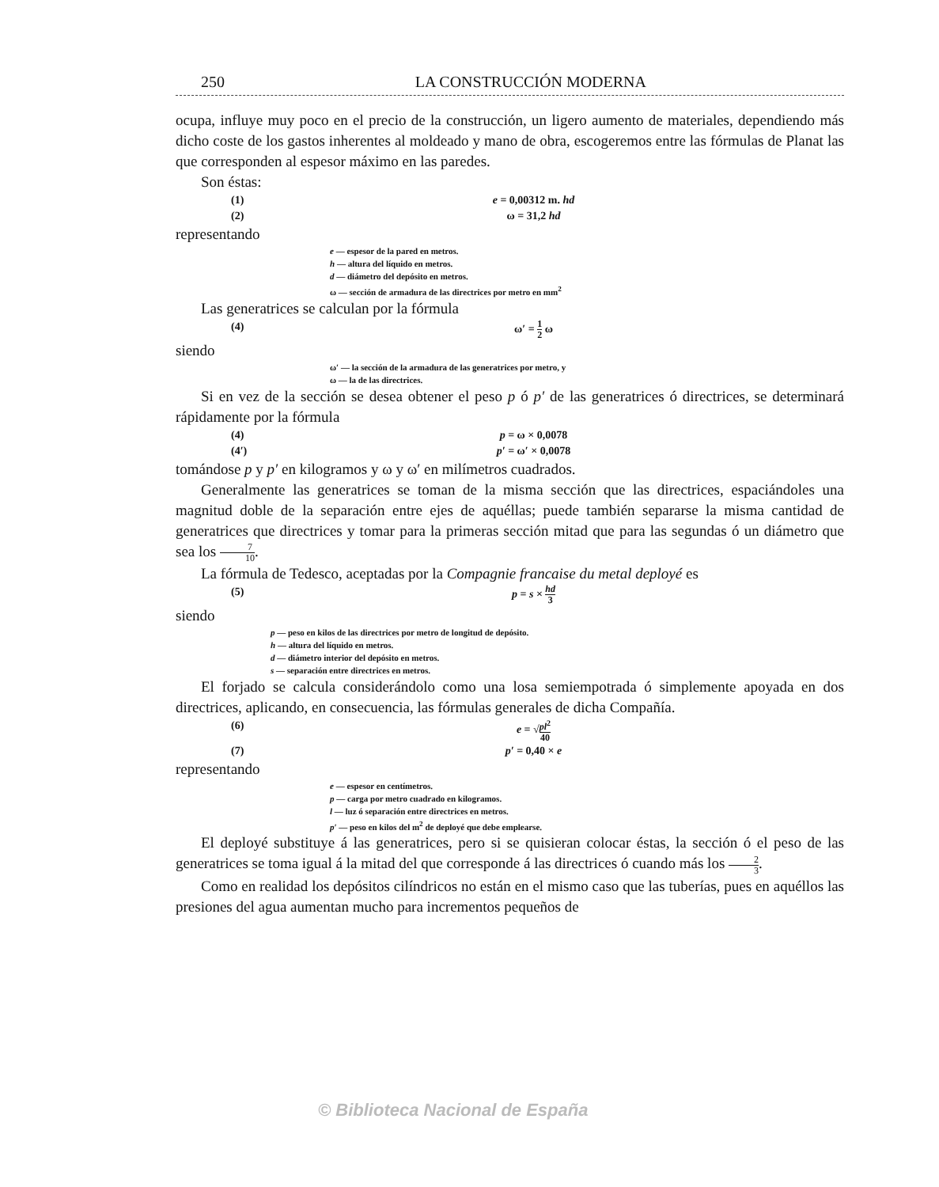250 LA CONSTRUCCIÓN MODERNA
ocupa, influye muy poco en el precio de la construcción, un ligero aumento de materiales, dependiendo más dicho coste de los gastos inherentes al moldeado y mano de obra, escogeremos entre las fórmulas de Planat las que corresponden al espesor máximo en las paredes.
Son éstas:
(1) e = 0,00312 m. hd
(2) ω = 31,2 hd
representando
e — espesor de la pared en metros.
h — altura del líquido en metros.
d — diámetro del depósito en metros.
ω — sección de armadura de las directrices por metro en mm<sup>2</sup>
Las generatrices se calculan por la fórmula
(4) ω′ = 1 2 ω
siendo
ω′ — la sección de la armadura de las generatrices por metro, y
ω — la de las directrices.
Si en vez de la sección se desea obtener el peso p ó p′ de las generatrices ó directrices, se determinará rápidamente por la fórmula
(4) p = ω × 0,0078
(4′) p′ = ω′ × 0,0078
tomándose p y p′ en kilogramos y ω y ω′ en milímetros cuadrados.
Generalmente las generatrices se toman de la misma sección que las directrices, espaciándoles una magnitud doble de la separación entre ejes de aquéllas; puede también separarse la misma cantidad de generatrices que directrices y tomar para la primeras sección mitad que para las segundas ó un diámetro que sea los 7 10.
La fórmula de Tedesco, aceptadas por la Compagnie francaise du metal deployé es
(5) p = s × hd 3
siendo
p — peso en kilos de las directrices por metro de longitud de depósito.
h — altura del líquido en metros.
d — diámetro interior del depósito en metros.
s — separación entre directrices en metros.
El forjado se calcula considerándolo como una losa semiempotrada ó simplemente apoyada en dos directrices, aplicando, en consecuencia, las fórmulas generales de dicha Compañía.
(6) e = √pl<sup>2</sup> 40
(7) p′ = 0,40 × e
representando
e — espesor en centímetros.
p — carga por metro cuadrado en kilogramos.
l — luz ó separación entre directrices en metros.
p′ — peso en kilos del m<sup>2</sup> de deployé que debe emplearse.
El deployé substituye á las generatrices, pero si se quisieran colocar éstas, la sección ó el peso de las generatrices se toma igual á la mitad del que corresponde á las directrices ó cuando más los 2 3.
Como en realidad los depósitos cilíndricos no están en el mismo caso que las tuberías, pues en aquéllos las presiones del agua aumentan mucho para incrementos pequeños de
© Biblioteca Nacional de España